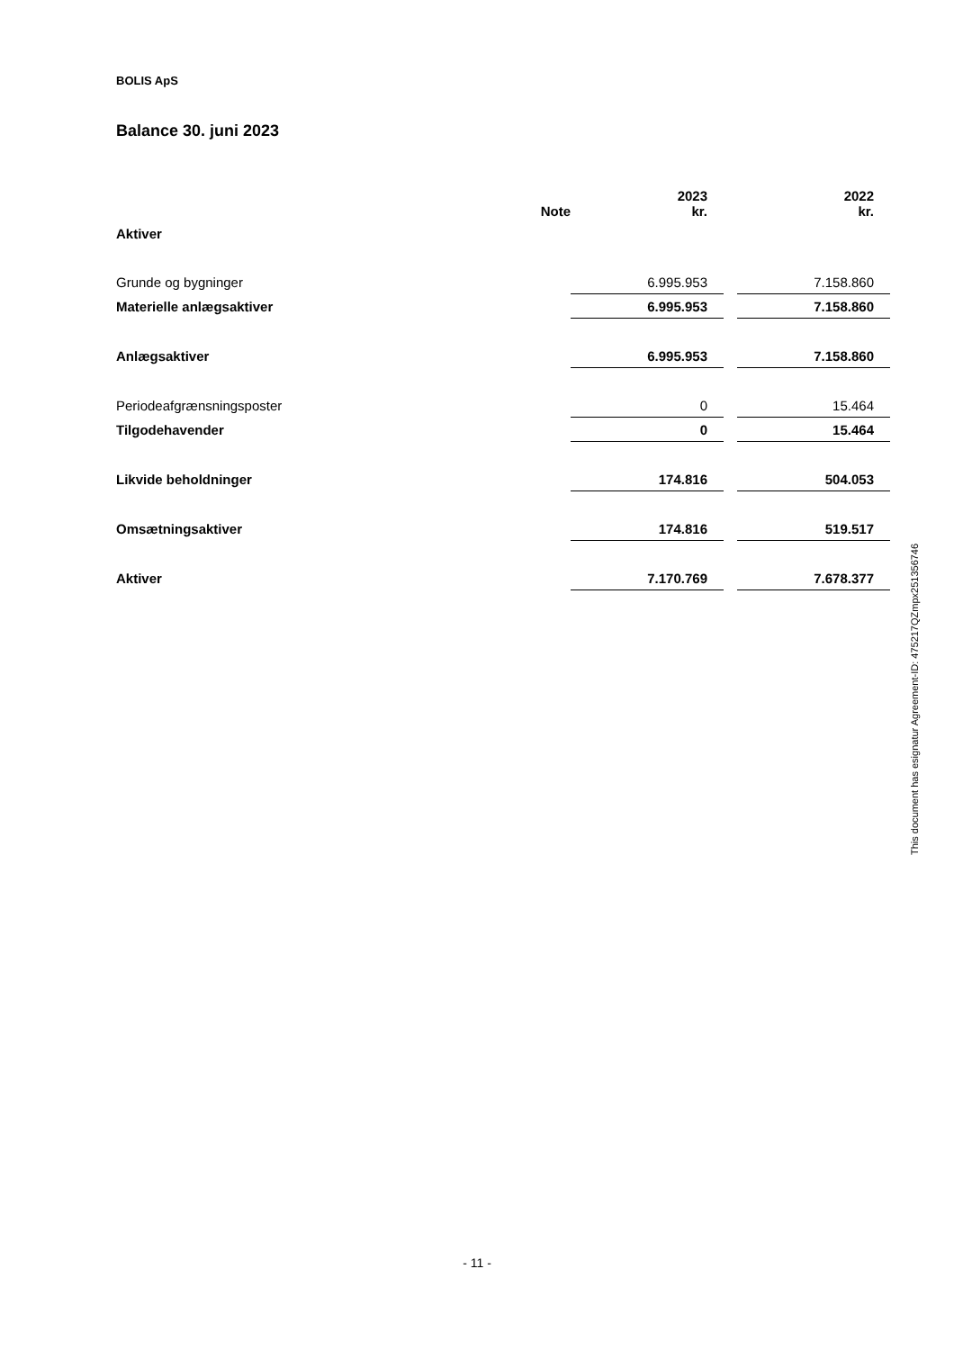BOLIS ApS
Balance 30. juni 2023
| | Note | 2023 kr. | | 2022 kr. |
| --- | --- | --- | --- | --- |
| Aktiver | | | | |
| Grunde og bygninger | | 6.995.953 | | 7.158.860 |
| Materielle anlægsaktiver | | 6.995.953 | | 7.158.860 |
| Anlægsaktiver | | 6.995.953 | | 7.158.860 |
| Periodeafgrænsningsposter | | 0 | | 15.464 |
| Tilgodehavender | | 0 | | 15.464 |
| Likvide beholdninger | | 174.816 | | 504.053 |
| Omsætningsaktiver | | 174.816 | | 519.517 |
| Aktiver | | 7.170.769 | | 7.678.377 |
This document has esignatur Agreement-ID: 475217QZmpx251356746
- 11 -